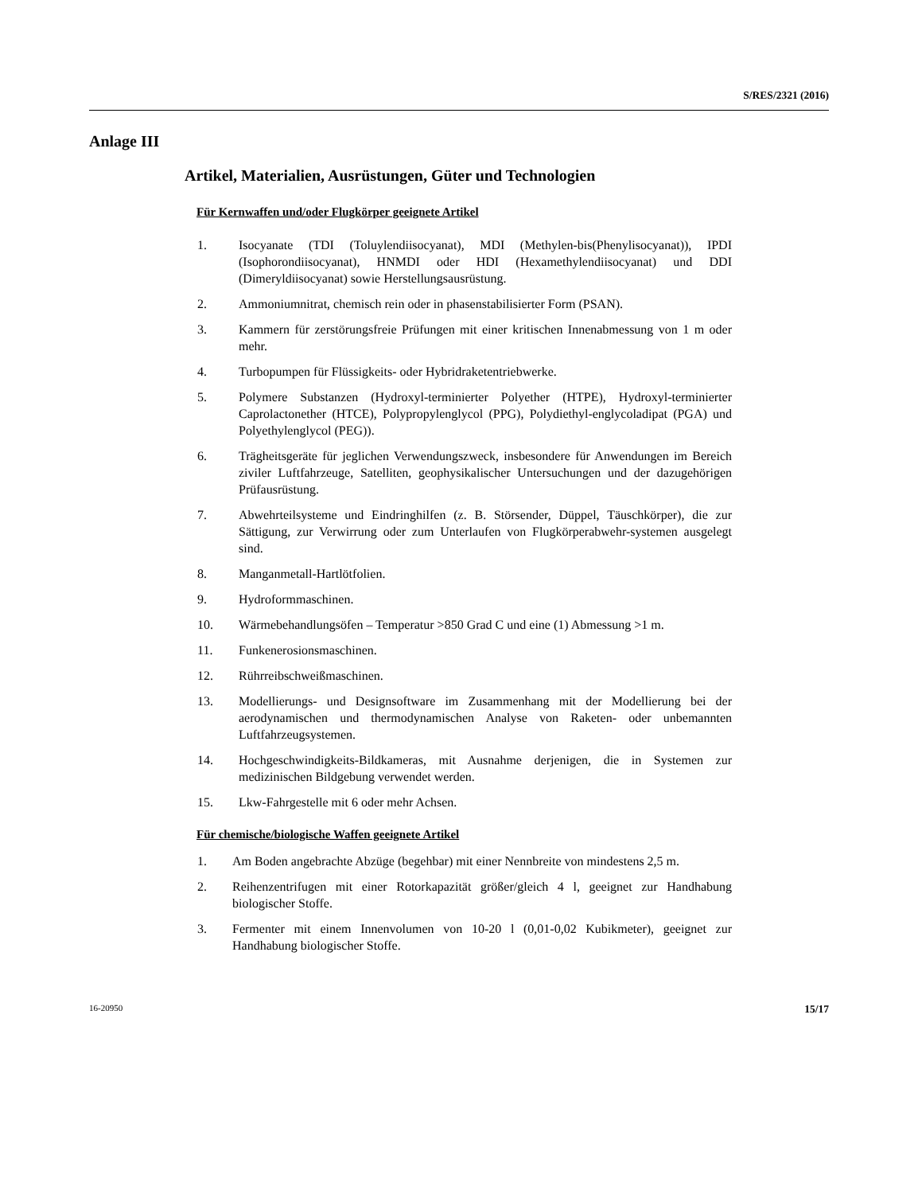S/RES/2321 (2016)
Anlage III
Artikel, Materialien, Ausrüstungen, Güter und Technologien
Für Kernwaffen und/oder Flugkörper geeignete Artikel
1. Isocyanate (TDI (Toluylendiisocyanat), MDI (Methylen-bis(Phenylisocyanat)), IPDI (Isophorondiisocyanat), HNMDI oder HDI (Hexamethylendiisocyanat) und DDI (Dimeryldiisocyanat) sowie Herstellungsausrüstung.
2. Ammoniumnitrat, chemisch rein oder in phasenstabilisierter Form (PSAN).
3. Kammern für zerstörungsfreie Prüfungen mit einer kritischen Innenabmessung von 1 m oder mehr.
4. Turbopumpen für Flüssigkeits- oder Hybridraketentriebwerke.
5. Polymere Substanzen (Hydroxyl-terminierter Polyether (HTPE), Hydroxyl-terminierter Caprolactonether (HTCE), Polypropylenglycol (PPG), Polydiethyl-englycoladipat (PGA) und Polyethylenglycol (PEG)).
6. Trägheitsgeräte für jeglichen Verwendungszweck, insbesondere für Anwendungen im Bereich ziviler Luftfahrzeuge, Satelliten, geophysikalischer Untersuchungen und der dazugehörigen Prüfausrüstung.
7. Abwehrteilsysteme und Eindringhilfen (z. B. Störsender, Düppel, Täuschkörper), die zur Sättigung, zur Verwirrung oder zum Unterlaufen von Flugkörperabwehr-systemen ausgelegt sind.
8. Manganmetall-Hartlötfolien.
9. Hydroformmaschinen.
10. Wärmebehandlungsöfen – Temperatur >850 Grad C und eine (1) Abmessung >1 m.
11. Funkenerosionsmaschinen.
12. Rührreibschweißmaschinen.
13. Modellierungs- und Designsoftware im Zusammenhang mit der Modellierung bei der aerodynamischen und thermodynamischen Analyse von Raketen- oder unbemannten Luftfahrzeugsystemen.
14. Hochgeschwindigkeits-Bildkameras, mit Ausnahme derjenigen, die in Systemen zur medizinischen Bildgebung verwendet werden.
15. Lkw-Fahrgestelle mit 6 oder mehr Achsen.
Für chemische/biologische Waffen geeignete Artikel
1. Am Boden angebrachte Abzüge (begehbar) mit einer Nennbreite von mindestens 2,5 m.
2. Reihenzentrifugen mit einer Rotorkapazität größer/gleich 4 l, geeignet zur Handhabung biologischer Stoffe.
3. Fermenter mit einem Innenvolumen von 10-20 l (0,01-0,02 Kubikmeter), geeignet zur Handhabung biologischer Stoffe.
16-20950 15/17